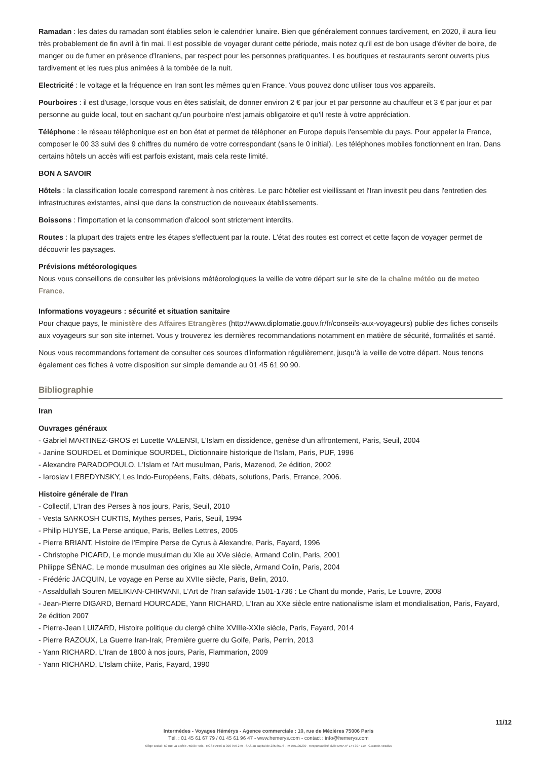Ramadan : les dates du ramadan sont établies selon le calendrier lunaire. Bien que généralement connues tardivement, en 2020, il aura lieu très probablement de fin avril à fin mai. Il est possible de voyager durant cette période, mais notez qu'il est de bon usage d'éviter de boire, de manger ou de fumer en présence d'Iraniens, par respect pour les personnes pratiquantes. Les boutiques et restaurants seront ouverts plus tardivement et les rues plus animées à la tombée de la nuit.
Electricité : le voltage et la fréquence en Iran sont les mêmes qu'en France. Vous pouvez donc utiliser tous vos appareils.
Pourboires : il est d'usage, lorsque vous en êtes satisfait, de donner environ 2 € par jour et par personne au chauffeur et 3 € par jour et par personne au guide local, tout en sachant qu'un pourboire n'est jamais obligatoire et qu'il reste à votre appréciation.
Téléphone : le réseau téléphonique est en bon état et permet de téléphoner en Europe depuis l'ensemble du pays. Pour appeler la France, composer le 00 33 suivi des 9 chiffres du numéro de votre correspondant (sans le 0 initial). Les téléphones mobiles fonctionnent en Iran. Dans certains hôtels un accès wifi est parfois existant, mais cela reste limité.
BON A SAVOIR
Hôtels : la classification locale correspond rarement à nos critères. Le parc hôtelier est vieillissant et l'Iran investit peu dans l'entretien des infrastructures existantes, ainsi que dans la construction de nouveaux établissements.
Boissons : l'importation et la consommation d'alcool sont strictement interdits.
Routes : la plupart des trajets entre les étapes s'effectuent par la route. L'état des routes est correct et cette façon de voyager permet de découvrir les paysages.
Prévisions météorologiques
Nous vous conseillons de consulter les prévisions météorologiques la veille de votre départ sur le site de la chaîne météo ou de meteo France.
Informations voyageurs : sécurité et situation sanitaire
Pour chaque pays, le ministère des Affaires Etrangères (http://www.diplomatie.gouv.fr/fr/conseils-aux-voyageurs) publie des fiches conseils aux voyageurs sur son site internet. Vous y trouverez les dernières recommandations notamment en matière de sécurité, formalités et santé.
Nous vous recommandons fortement de consulter ces sources d'information régulièrement, jusqu'à la veille de votre départ. Nous tenons également ces fiches à votre disposition sur simple demande au 01 45 61 90 90.
Bibliographie
Iran
Ouvrages généraux
- Gabriel MARTINEZ-GROS et Lucette VALENSI, L'Islam en dissidence, genèse d'un affrontement, Paris, Seuil, 2004
- Janine SOURDEL et Dominique SOURDEL, Dictionnaire historique de l'Islam, Paris, PUF, 1996
- Alexandre PARADOPOULO, L'Islam et l'Art musulman, Paris, Mazenod, 2e édition, 2002
- Iaroslav LEBEDYNSKY, Les Indo-Européens, Faits, débats, solutions, Paris, Errance, 2006.
Histoire générale de l'Iran
- Collectif, L'Iran des Perses à nos jours, Paris, Seuil, 2010
- Vesta SARKOSH CURTIS, Mythes perses, Paris, Seuil, 1994
- Philip HUYSE, La Perse antique, Paris, Belles Lettres, 2005
- Pierre BRIANT, Histoire de l'Empire Perse de Cyrus à Alexandre, Paris, Fayard, 1996
- Christophe PICARD, Le monde musulman du XIe au XVe siècle, Armand Colin, Paris, 2001
Philippe SÉNAC, Le monde musulman des origines au XIe siècle, Armand Colin, Paris, 2004
- Frédéric JACQUIN, Le voyage en Perse au XVIIe siècle, Paris, Belin, 2010.
- Assaldullah Souren MELIKIAN-CHIRVANI, L'Art de l'Iran safavide 1501-1736 : Le Chant du monde, Paris, Le Louvre, 2008
- Jean-Pierre DIGARD, Bernard HOURCADE, Yann RICHARD, L'Iran au XXe siècle entre nationalisme islam et mondialisation, Paris, Fayard, 2e édition 2007
- Pierre-Jean LUIZARD, Histoire politique du clergé chiite XVIIIe-XXIe siècle, Paris, Fayard, 2014
- Pierre RAZOUX, La Guerre Iran-Irak, Première guerre du Golfe, Paris, Perrin, 2013
- Yann RICHARD, L'Iran de 1800 à nos jours, Paris, Flammarion, 2009
- Yann RICHARD, L'Islam chiite, Paris, Fayard, 1990
11/12
Intermèdes - Voyages Hémérys - Agence commerciale : 10, rue de Mézières 75006 Paris
Tél. : 01 45 61 67 79 / 01 45 61 96 47 - www.hemerys.com - contact : info@hemerys.com
Siège social : 60 rue La Boétie 75008 Paris - RCS PARIS B 390 976 249 - SAS au capital de 285.651 € - IM 075100239 - Responsabilité civile MMA n° 144 397 719 - Garantie Atradius